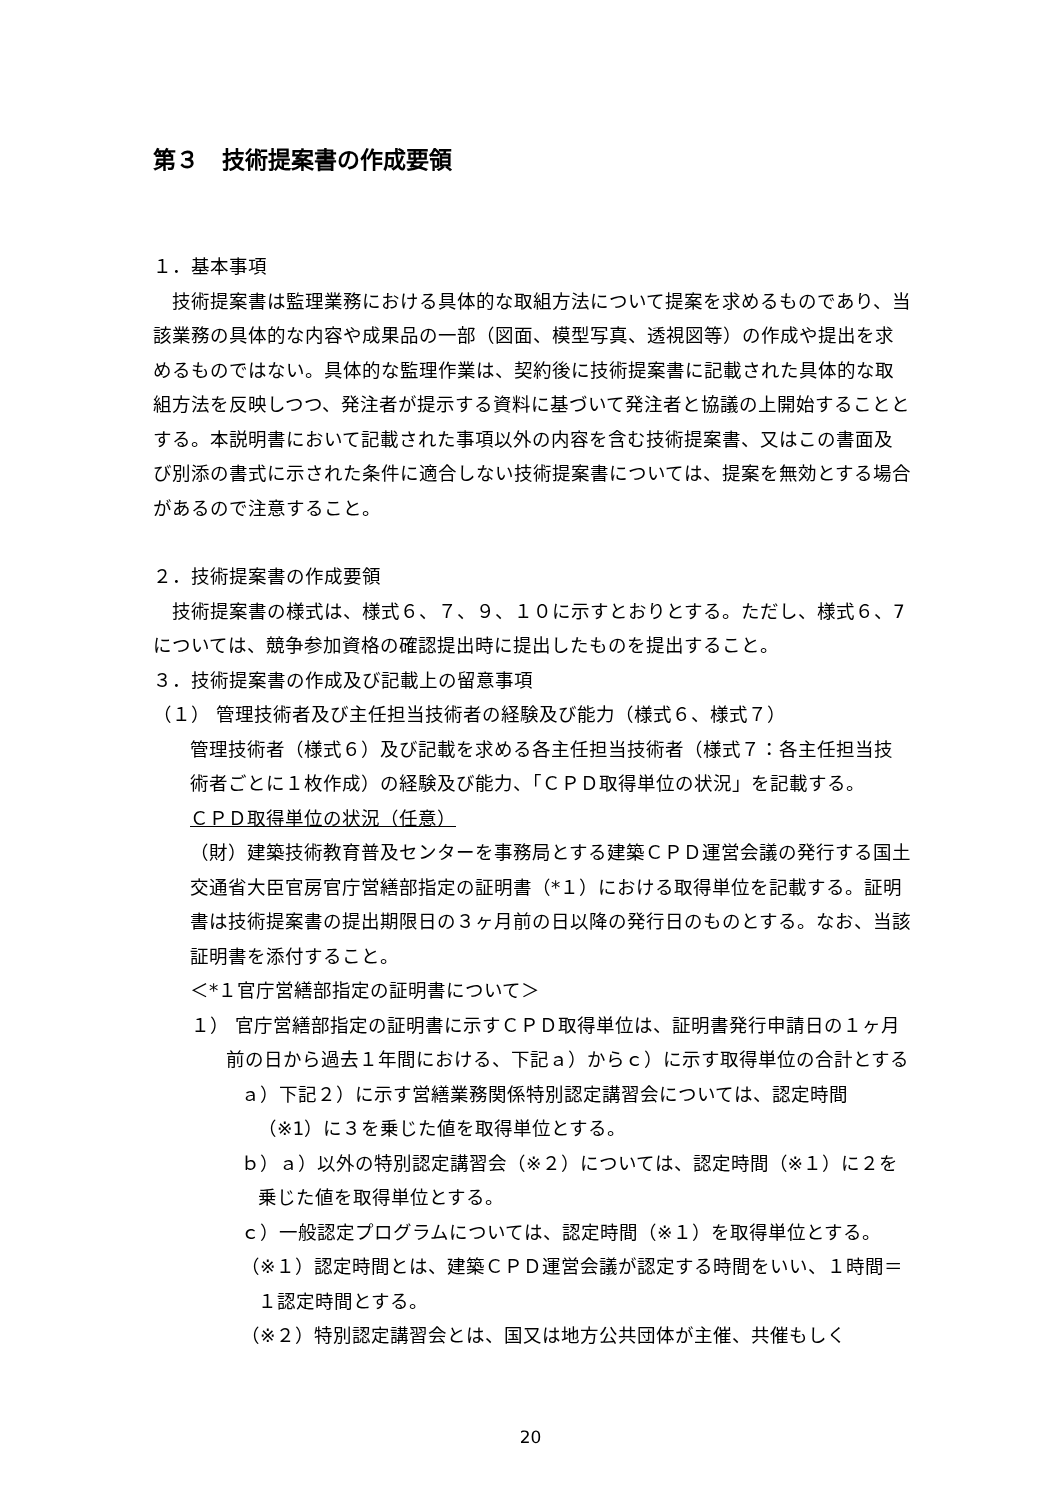第３　技術提案書の作成要領
１．基本事項
　技術提案書は監理業務における具体的な取組方法について提案を求めるものであり、当該業務の具体的な内容や成果品の一部（図面、模型写真、透視図等）の作成や提出を求めるものではない。具体的な監理作業は、契約後に技術提案書に記載された具体的な取組方法を反映しつつ、発注者が提示する資料に基づいて発注者と協議の上開始することとする。本説明書において記載された事項以外の内容を含む技術提案書、又はこの書面及び別添の書式に示された条件に適合しない技術提案書については、提案を無効とする場合があるので注意すること。
２．技術提案書の作成要領
　技術提案書の様式は、様式６、７、９、１０に示すとおりとする。ただし、様式６、7については、競争参加資格の確認提出時に提出したものを提出すること。
３．技術提案書の作成及び記載上の留意事項
（１） 管理技術者及び主任担当技術者の経験及び能力（様式６、様式７）
管理技術者（様式６）及び記載を求める各主任担当技術者（様式７：各主任担当技術者ごとに１枚作成）の経験及び能力、「ＣＰＤ取得単位の状況」を記載する。
ＣＰＤ取得単位の状況（任意）
（財）建築技術教育普及センターを事務局とする建築ＣＰＤ運営会議の発行する国土交通省大臣官房官庁営繕部指定の証明書（*１）における取得単位を記載する。証明書は技術提案書の提出期限日の３ヶ月前の日以降の発行日のものとする。なお、当該証明書を添付すること。
＜*１官庁営繕部指定の証明書について＞
１） 官庁営繕部指定の証明書に示すＣＰＤ取得単位は、証明書発行申請日の１ヶ月前の日から過去１年間における、下記ａ）からｃ）に示す取得単位の合計とする
ａ）下記２）に示す営繕業務関係特別認定講習会については、認定時間（※1）に３を乗じた値を取得単位とする。
ｂ）ａ）以外の特別認定講習会（※２）については、認定時間（※１）に２を乗じた値を取得単位とする。
ｃ）一般認定プログラムについては、認定時間（※１）を取得単位とする。
（※１）認定時間とは、建築ＣＰＤ運営会議が認定する時間をいい、１時間＝１認定時間とする。
（※２）特別認定講習会とは、国又は地方公共団体が主催、共催もしく
20